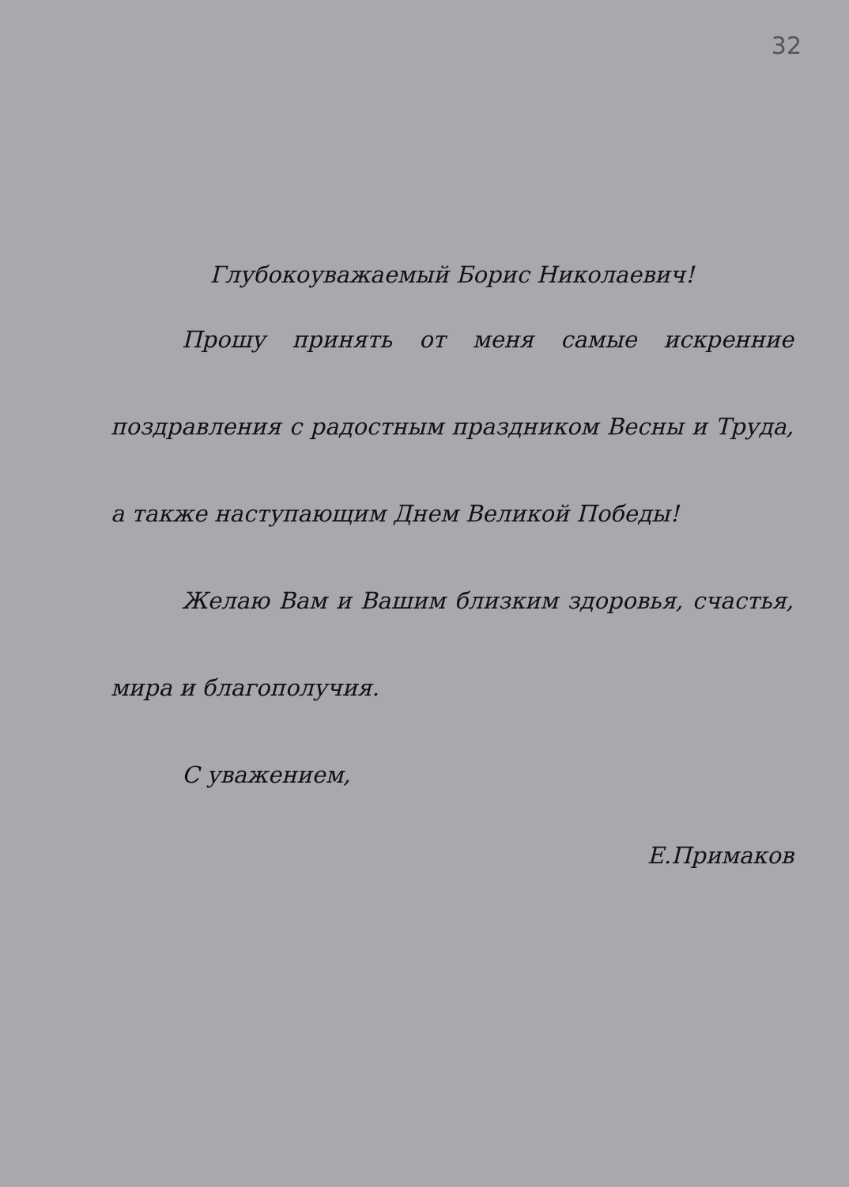32
Глубокоуважаемый Борис Николаевич!
Прошу принять от меня самые искренние поздравления с радостным праздником Весны и Труда, а также наступающим Днем Великой Победы!
Желаю Вам и Вашим близким здоровья, счастья, мира и благополучия.
С уважением,
Е.Примаков